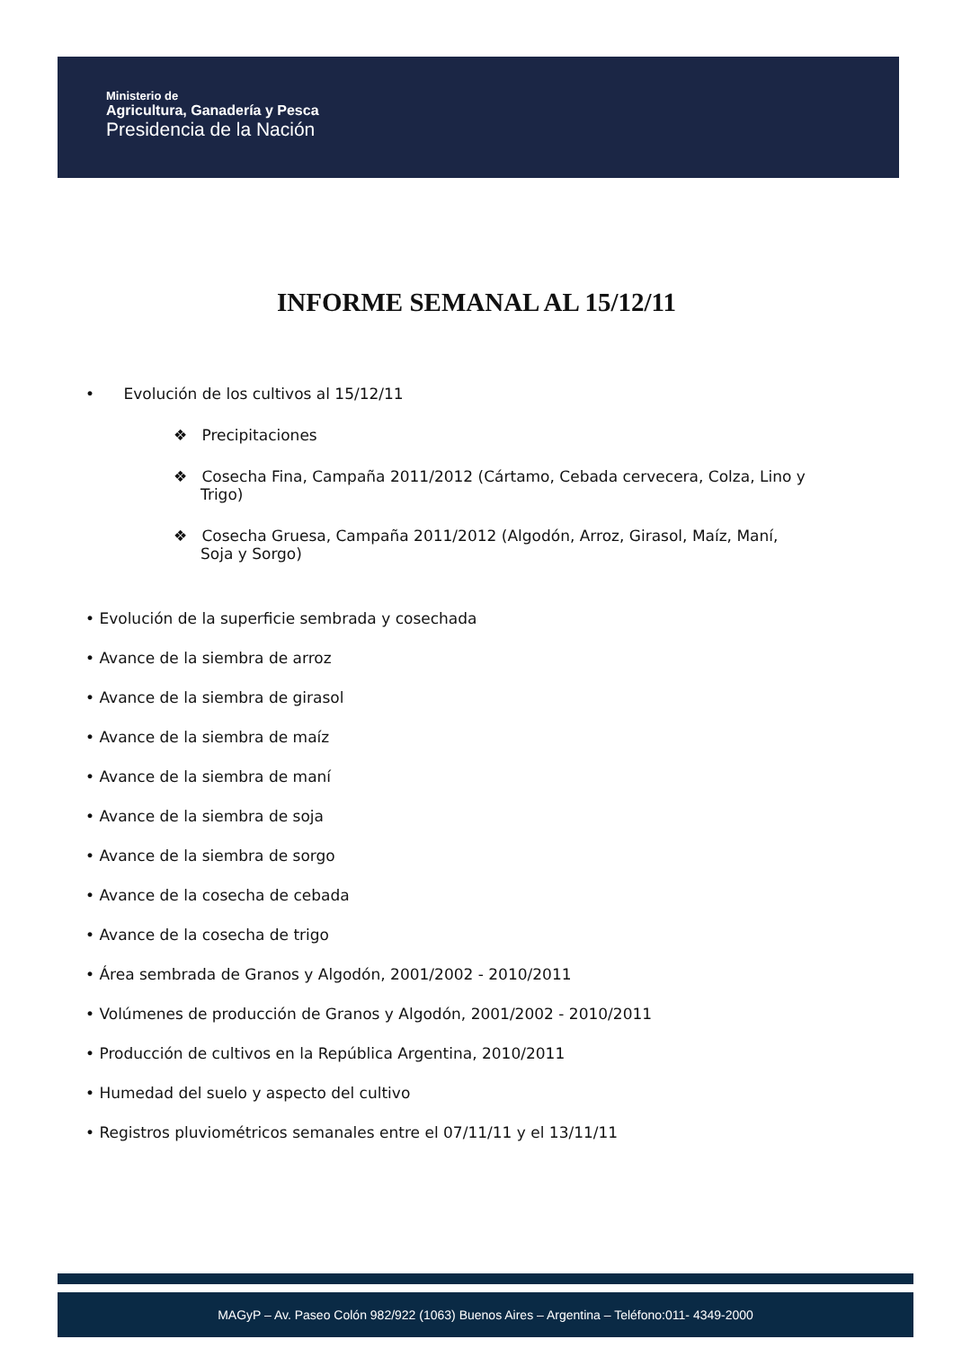Ministerio de
Agricultura, Ganadería y Pesca
Presidencia de la Nación
INFORME SEMANAL AL 15/12/11
• Evolución de los cultivos al 15/12/11
❖ Precipitaciones
❖ Cosecha Fina, Campaña 2011/2012 (Cártamo, Cebada cervecera, Colza, Lino y Trigo)
❖ Cosecha Gruesa, Campaña 2011/2012 (Algodón, Arroz, Girasol, Maíz, Maní, Soja y Sorgo)
• Evolución de la superficie sembrada y cosechada
• Avance de la siembra de arroz
• Avance de la siembra de girasol
• Avance de la siembra de maíz
• Avance de la siembra de maní
• Avance de la siembra de soja
• Avance de la siembra de sorgo
• Avance de la cosecha de cebada
• Avance de la cosecha de trigo
• Área sembrada de Granos y Algodón, 2001/2002 - 2010/2011
• Volúmenes de producción de Granos y Algodón, 2001/2002 - 2010/2011
• Producción de cultivos en la República Argentina, 2010/2011
• Humedad del suelo y aspecto del cultivo
• Registros pluviométricos semanales entre el 07/11/11 y el 13/11/11
MAGyP – Av. Paseo Colón 982/922 (1063) Buenos Aires – Argentina – Teléfono:011- 4349-2000